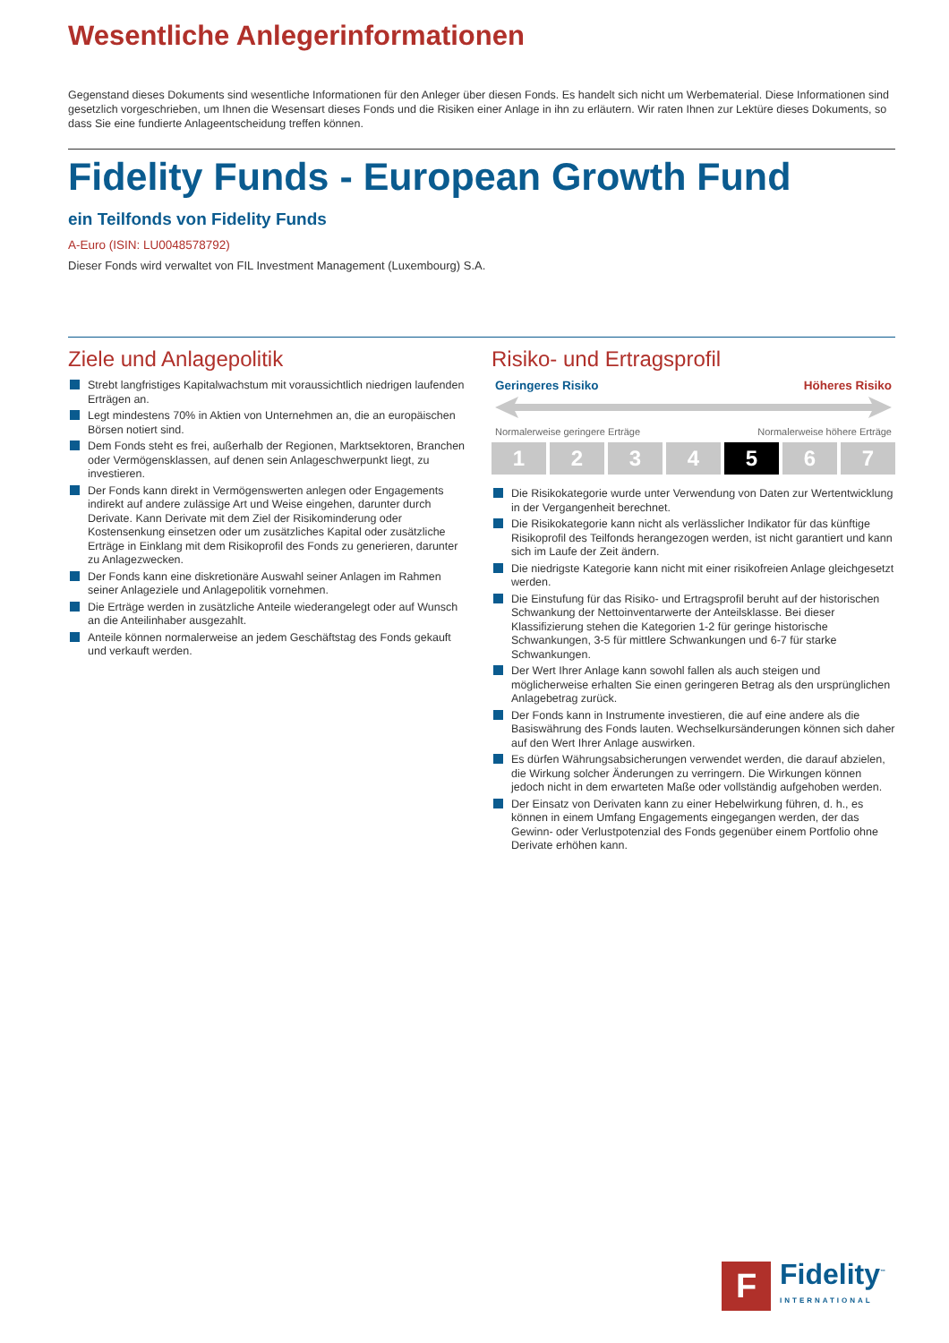Wesentliche Anlegerinformationen
Gegenstand dieses Dokuments sind wesentliche Informationen für den Anleger über diesen Fonds. Es handelt sich nicht um Werbematerial. Diese Informationen sind gesetzlich vorgeschrieben, um Ihnen die Wesensart dieses Fonds und die Risiken einer Anlage in ihn zu erläutern. Wir raten Ihnen zur Lektüre dieses Dokuments, so dass Sie eine fundierte Anlageentscheidung treffen können.
Fidelity Funds - European Growth Fund
ein Teilfonds von Fidelity Funds
A-Euro (ISIN: LU0048578792)
Dieser Fonds wird verwaltet von FIL Investment Management (Luxembourg) S.A.
Ziele und Anlagepolitik
Strebt langfristiges Kapitalwachstum mit voraussichtlich niedrigen laufenden Erträgen an.
Legt mindestens 70% in Aktien von Unternehmen an, die an europäischen Börsen notiert sind.
Dem Fonds steht es frei, außerhalb der Regionen, Marktsektoren, Branchen oder Vermögensklassen, auf denen sein Anlageschwerpunkt liegt, zu investieren.
Der Fonds kann direkt in Vermögenswerten anlegen oder Engagements indirekt auf andere zulässige Art und Weise eingehen, darunter durch Derivate. Kann Derivate mit dem Ziel der Risikominderung oder Kostensenkung einsetzen oder um zusätzliches Kapital oder zusätzliche Erträge in Einklang mit dem Risikoprofil des Fonds zu generieren, darunter zu Anlagezwecken.
Der Fonds kann eine diskretionäre Auswahl seiner Anlagen im Rahmen seiner Anlageziele und Anlagepolitik vornehmen.
Die Erträge werden in zusätzliche Anteile wiederangelegt oder auf Wunsch an die Anteilinhaber ausgezahlt.
Anteile können normalerweise an jedem Geschäftstag des Fonds gekauft und verkauft werden.
Risiko- und Ertragsprofil
Geringeres Risiko Höheres Risiko
Normalerweise geringere Erträge Normalerweise höhere Erträge
1 2 3 4 5 6 7
Die Risikokategorie wurde unter Verwendung von Daten zur Wertentwicklung in der Vergangenheit berechnet.
Die Risikokategorie kann nicht als verlässlicher Indikator für das künftige Risikoprofil des Teilfonds herangezogen werden, ist nicht garantiert und kann sich im Laufe der Zeit ändern.
Die niedrigste Kategorie kann nicht mit einer risikofreien Anlage gleichgesetzt werden.
Die Einstufung für das Risiko- und Ertragsprofil beruht auf der historischen Schwankung der Nettoinventarwerte der Anteilsklasse. Bei dieser Klassifizierung stehen die Kategorien 1-2 für geringe historische Schwankungen, 3-5 für mittlere Schwankungen und 6-7 für starke Schwankungen.
Der Wert Ihrer Anlage kann sowohl fallen als auch steigen und möglicherweise erhalten Sie einen geringeren Betrag als den ursprünglichen Anlagebetrag zurück.
Der Fonds kann in Instrumente investieren, die auf eine andere als die Basiswährung des Fonds lauten. Wechselkursänderungen können sich daher auf den Wert Ihrer Anlage auswirken.
Es dürfen Währungsabsicherungen verwendet werden, die darauf abzielen, die Wirkung solcher Änderungen zu verringern. Die Wirkungen können jedoch nicht in dem erwarteten Maße oder vollständig aufgehoben werden.
Der Einsatz von Derivaten kann zu einer Hebelwirkung führen, d. h., es können in einem Umfang Engagements eingegangen werden, der das Gewinn- oder Verlustpotenzial des Fonds gegenüber einem Portfolio ohne Derivate erhöhen kann.
F
Fidelity<sup>™</sup>
INTERNATIONAL